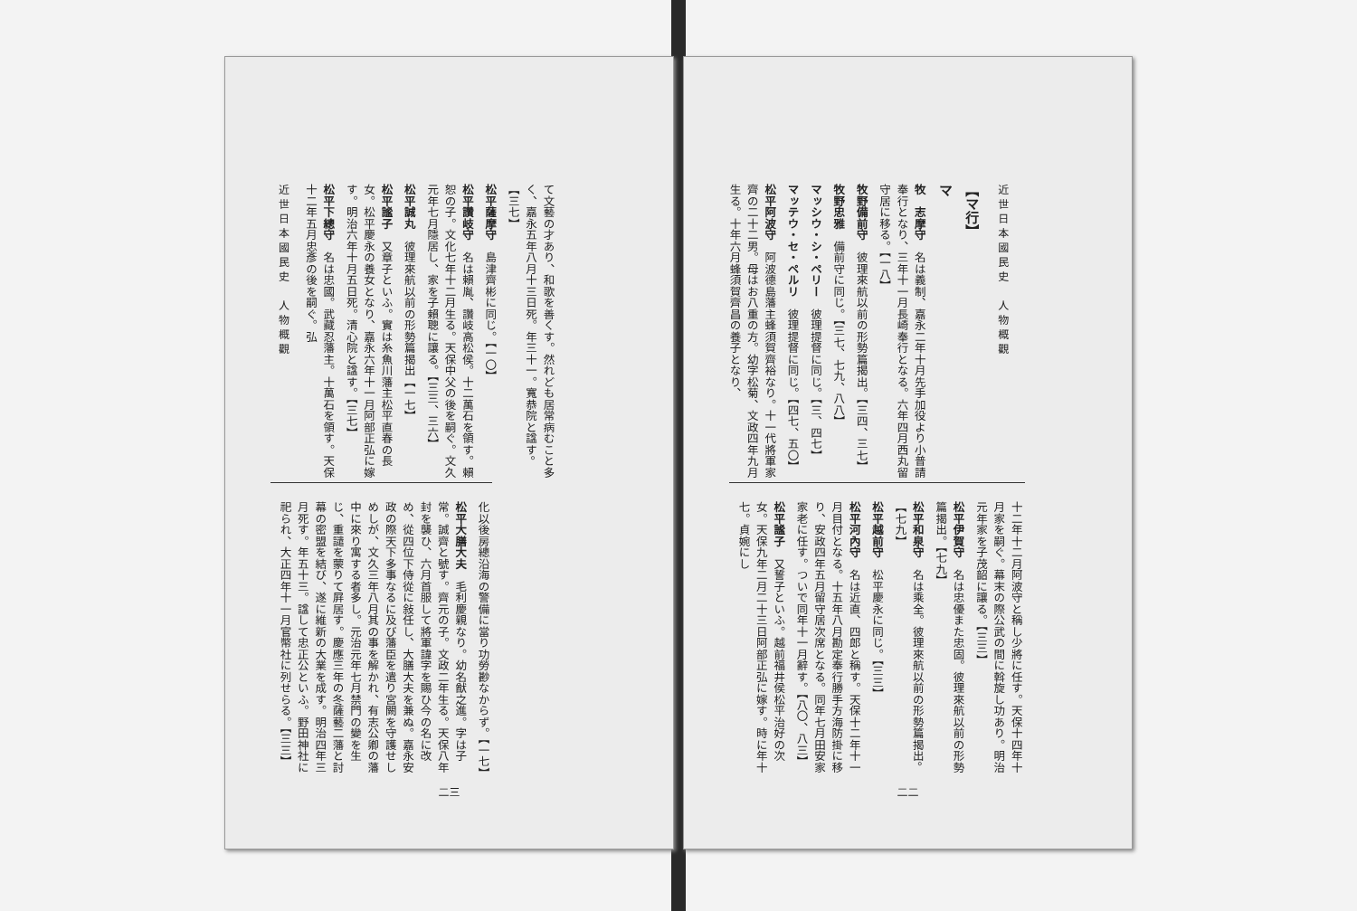近世日本國民史　人物概觀
【マ行】
マ
牧　志摩守　名は義制、嘉永二年十月先手加役より小普請奉行となり、三年十一月長崎奉行となる。六年四月西丸留守居に移る。【一八】
牧野備前守　彼理來航以前の形勢篇揭出。【三四、三七】
牧野忠雅　備前守に同じ。【三七、七九、八八】
マッシウ・シ・ペリー　彼理提督に同じ。【三、四七】
マッテウ・セ・ペルリ　彼理提督に同じ。【四七、五〇】
松平阿波守　阿波德島藩主蜂須賀齊裕なり。十一代將軍家齊の二十二男。母はお八重の方。幼字松菊、文政四年九月生る。十年六月蜂須賀齊昌の養子となり、
十二年十二月阿波守と稱し少將に任す。天保十四年十月家を嗣ぐ。幕末の際公武の間に斡旋し功あり。明治元年家を子茂韶に讓る。【三三】
松平伊賀守　名は忠優また忠固。彼理來航以前の形勢篇揭出。【七九】
松平和泉守　名は乘全。彼理來航以前の形勢篇揭出。【七九】
松平越前守　松平慶永に同じ。【三三】
松平河內守　名は近直、四郎と稱す。天保十二年十一月目付となる。十五年八月勘定奉行勝手方海防掛に移り、安政四年五月留守居次席となる。同年七月田安家家老に任す。ついで同年十一月辭す。【八〇、八三】
松平謐子　又誓子といふ。越前福井侯松平治好の次女。天保九年二月二十三日阿部正弘に嫁す。時に年十七。貞婉にし
二二
て文藝の才あり、和歌を善くす。然れども居常病むこと多く、嘉永五年八月十三日死。年三十一。寬恭院と諡す。【三七】
松平薩摩守　島津齊彬に同じ。【一〇】
松平讚岐守　名は賴胤、讚岐高松侯。十二萬石を領す。賴恕の子。文化七年十二月生る。天保中父の後を嗣ぐ。文久元年七月隱居し、家を子賴聰に讓る。【三三、三六】
松平誠丸　彼理來航以前の形勢篇揭出【一七】
松平謐子　又章子といふ。實は糸魚川藩主松平直春の長女。松平慶永の養女となり、嘉永六年十一月阿部正弘に嫁す。明治六年十月五日死。清心院と諡す。【三七】
松平下總守　名は忠國。武藏忍藩主。十萬石を領す。天保十二年五月忠彥の後を嗣ぐ。弘
近世日本國民史　人物概觀
化以後房總沿海の警備に當り功勞尠なからず。【一七】
松平大膳大夫　毛利慶親なり。幼名猷之進。字は子常。誠齊と號す。齊元の子。文政二年生る。天保八年封を襲ひ、六月首服して將軍諱字を賜ひ今の名に改め、從四位下侍從に敍任し、大膳大夫を兼ぬ。嘉永安政の際天下多事なるに及び藩臣を遣り宮闕を守護せしめしが、文久三年八月其の事を解かれ、有志公卿の藩中に來り寓する者多し。元治元年七月禁門の變を生じ、重譴を蒙りて屛居す。慶應三年の冬薩藝二藩と討幕の密盟を結び、遂に維新の大業を成す。明治四年三月死す。年五十三。諡して忠正公といふ。野田神社に祀られ、大正四年十一月官幣社に列せらる。【三三】
二三